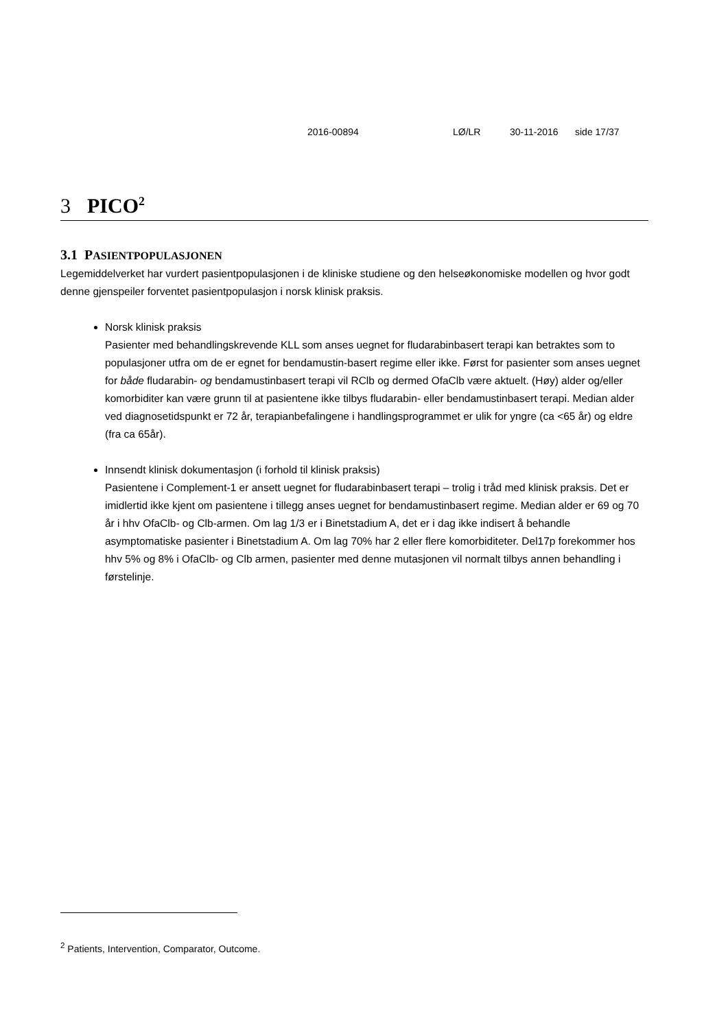2016-00894 LØ/LR 30-11-2016 side 17/37
3 PICO<sup>2</sup>
3.1 PASIENTPOPULASJONEN
Legemiddelverket har vurdert pasientpopulasjonen i de kliniske studiene og den helseøkonomiske modellen og hvor godt denne gjenspeiler forventet pasientpopulasjon i norsk klinisk praksis.
Norsk klinisk praksis
Pasienter med behandlingskrevende KLL som anses uegnet for fludarabinbasert terapi kan betraktes som to populasjoner utfra om de er egnet for bendamustin-basert regime eller ikke. Først for pasienter som anses uegnet for både fludarabin- og bendamustinbasert terapi vil RClb og dermed OfaClb være aktuelt. (Høy) alder og/eller komorbiditer kan være grunn til at pasientene ikke tilbys fludarabin- eller bendamustinbasert terapi. Median alder ved diagnosetidspunkt er 72 år, terapianbefalingene i handlingsprogrammet er ulik for yngre (ca <65 år) og eldre (fra ca 65år).
Innsendt klinisk dokumentasjon (i forhold til klinisk praksis)
Pasientene i Complement-1 er ansett uegnet for fludarabinbasert terapi – trolig i tråd med klinisk praksis. Det er imidlertid ikke kjent om pasientene i tillegg anses uegnet for bendamustinbasert regime. Median alder er 69 og 70 år i hhv OfaClb- og Clb-armen. Om lag 1/3 er i Binetstadium A, det er i dag ikke indisert å behandle asymptomatiske pasienter i Binetstadium A. Om lag 70% har 2 eller flere komorbiditeter. Del17p forekommer hos hhv 5% og 8% i OfaClb- og Clb armen, pasienter med denne mutasjonen vil normalt tilbys annen behandling i førstelinje.
<sup>2</sup> Patients, Intervention, Comparator, Outcome.